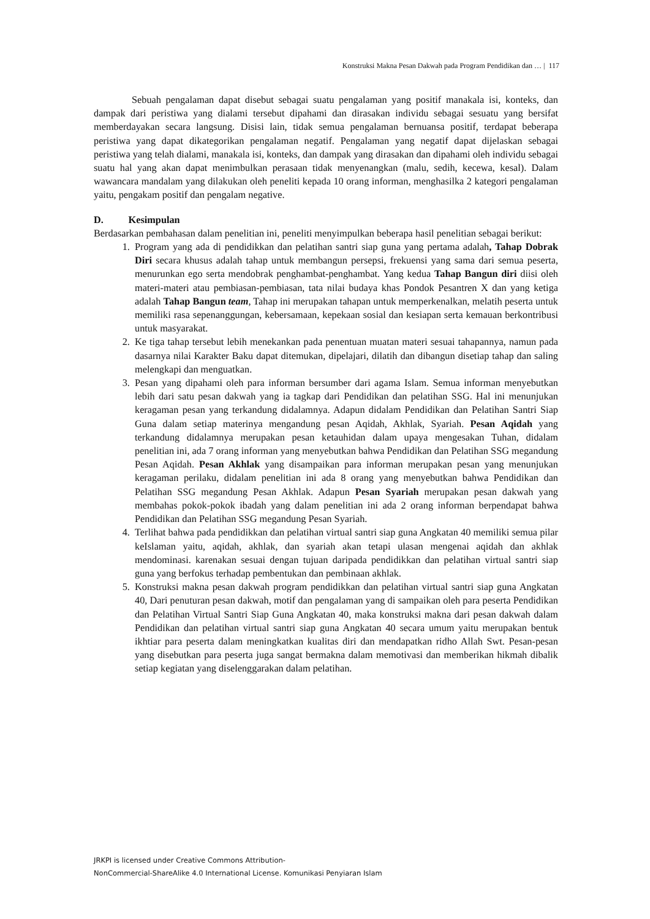Konstruksi Makna Pesan Dakwah pada Program Pendidikan dan … | 117
Sebuah pengalaman dapat disebut sebagai suatu pengalaman yang positif manakala isi, konteks, dan dampak dari peristiwa yang dialami tersebut dipahami dan dirasakan individu sebagai sesuatu yang bersifat memberdayakan secara langsung. Disisi lain, tidak semua pengalaman bernuansa positif, terdapat beberapa peristiwa yang dapat dikategorikan pengalaman negatif. Pengalaman yang negatif dapat dijelaskan sebagai peristiwa yang telah dialami, manakala isi, konteks, dan dampak yang dirasakan dan dipahami oleh individu sebagai suatu hal yang akan dapat menimbulkan perasaan tidak menyenangkan (malu, sedih, kecewa, kesal). Dalam wawancara mandalam yang dilakukan oleh peneliti kepada 10 orang informan, menghasilka 2 kategori pengalaman yaitu, pengakam positif dan pengalam negative.
D. Kesimpulan
Berdasarkan pembahasan dalam penelitian ini, peneliti menyimpulkan beberapa hasil penelitian sebagai berikut:
1. Program yang ada di pendidikkan dan pelatihan santri siap guna yang pertama adalah, Tahap Dobrak Diri secara khusus adalah tahap untuk membangun persepsi, frekuensi yang sama dari semua peserta, menurunkan ego serta mendobrak penghambat-penghambat. Yang kedua Tahap Bangun diri diisi oleh materi-materi atau pembiasan-pembiasan, tata nilai budaya khas Pondok Pesantren X dan yang ketiga adalah Tahap Bangun team, Tahap ini merupakan tahapan untuk memperkenalkan, melatih peserta untuk memiliki rasa sepenanggungan, kebersamaan, kepekaan sosial dan kesiapan serta kemauan berkontribusi untuk masyarakat.
2. Ke tiga tahap tersebut lebih menekankan pada penentuan muatan materi sesuai tahapannya, namun pada dasarnya nilai Karakter Baku dapat ditemukan, dipelajari, dilatih dan dibangun disetiap tahap dan saling melengkapi dan menguatkan.
3. Pesan yang dipahami oleh para informan bersumber dari agama Islam. Semua informan menyebutkan lebih dari satu pesan dakwah yang ia tagkap dari Pendidikan dan pelatihan SSG. Hal ini menunjukan keragaman pesan yang terkandung didalamnya. Adapun didalam Pendidikan dan Pelatihan Santri Siap Guna dalam setiap materinya mengandung pesan Aqidah, Akhlak, Syariah. Pesan Aqidah yang terkandung didalamnya merupakan pesan ketauhidan dalam upaya mengesakan Tuhan, didalam penelitian ini, ada 7 orang informan yang menyebutkan bahwa Pendidikan dan Pelatihan SSG megandung Pesan Aqidah. Pesan Akhlak yang disampaikan para informan merupakan pesan yang menunjukan keragaman perilaku, didalam penelitian ini ada 8 orang yang menyebutkan bahwa Pendidikan dan Pelatihan SSG megandung Pesan Akhlak. Adapun Pesan Syariah merupakan pesan dakwah yang membahas pokok-pokok ibadah yang dalam penelitian ini ada 2 orang informan berpendapat bahwa Pendidikan dan Pelatihan SSG megandung Pesan Syariah.
4. Terlihat bahwa pada pendidikkan dan pelatihan virtual santri siap guna Angkatan 40 memiliki semua pilar keIslaman yaitu, aqidah, akhlak, dan syariah akan tetapi ulasan mengenai aqidah dan akhlak mendominasi. karenakan sesuai dengan tujuan daripada pendidikkan dan pelatihan virtual santri siap guna yang berfokus terhadap pembentukan dan pembinaan akhlak.
5. Konstruksi makna pesan dakwah program pendidikkan dan pelatihan virtual santri siap guna Angkatan 40, Dari penuturan pesan dakwah, motif dan pengalaman yang di sampaikan oleh para peserta Pendidikan dan Pelatihan Virtual Santri Siap Guna Angkatan 40, maka konstruksi makna dari pesan dakwah dalam Pendidikan dan pelatihan virtual santri siap guna Angkatan 40 secara umum yaitu merupakan bentuk ikhtiar para peserta dalam meningkatkan kualitas diri dan mendapatkan ridho Allah Swt. Pesan-pesan yang disebutkan para peserta juga sangat bermakna dalam memotivasi dan memberikan hikmah dibalik setiap kegiatan yang diselenggarakan dalam pelatihan.
JRKPI is licensed under Creative Commons Attribution-
NonCommercial-ShareAlike 4.0 International License. Komunikasi Penyiaran Islam